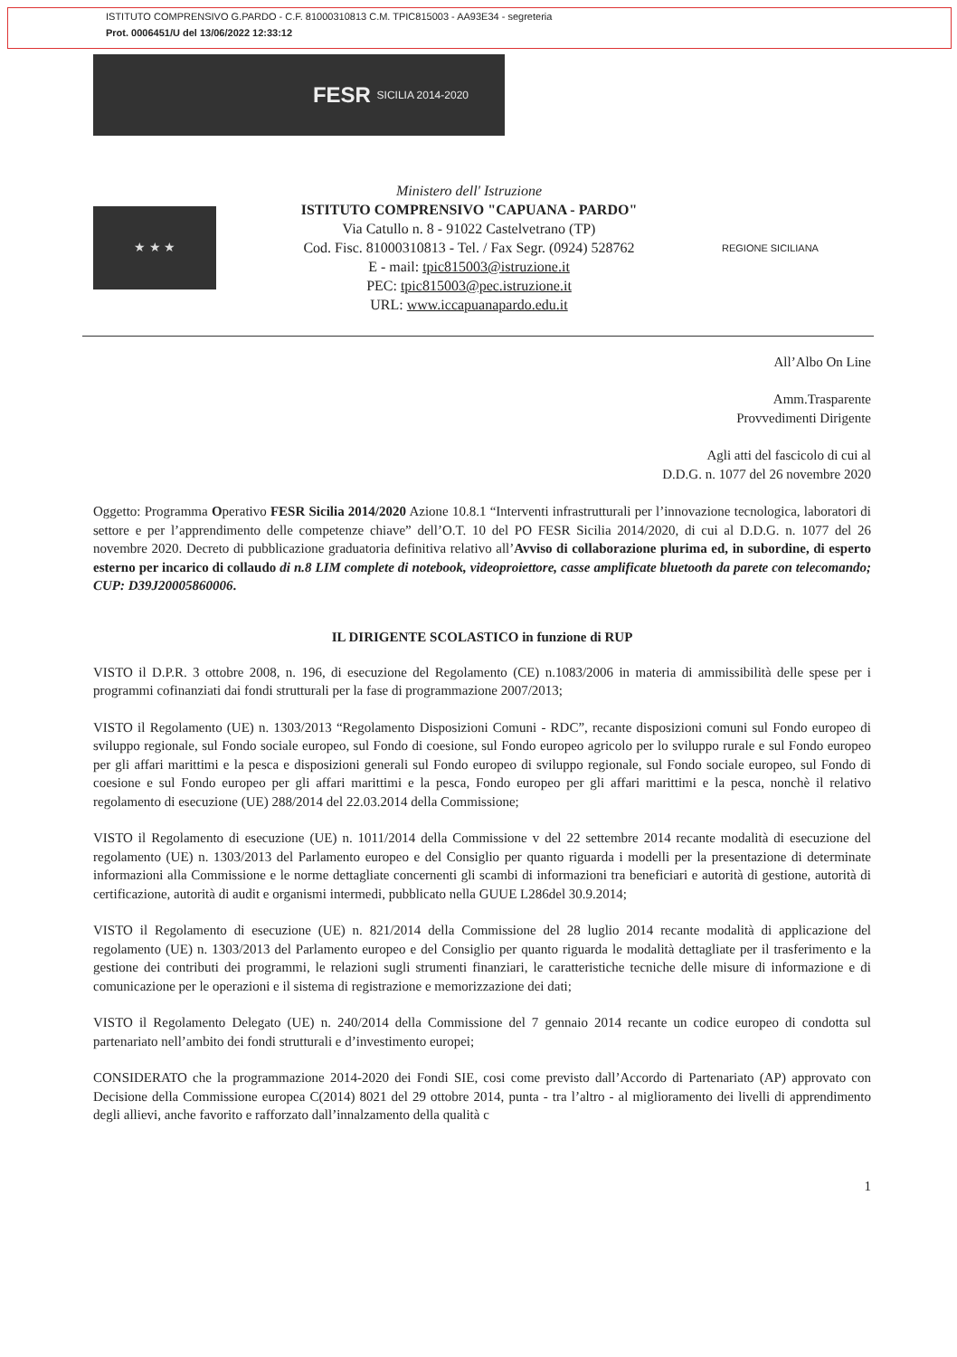ISTITUTO COMPRENSIVO G.PARDO - C.F. 81000310813 C.M. TPIC815003 - AA93E34 - segreteria
Prot. 0006451/U del 13/06/2022 12:33:12
FESR SICILIA 2014-2020
★ ★ ★
Ministero dell' Istruzione
ISTITUTO COMPRENSIVO "CAPUANA - PARDO"
Via Catullo n. 8 - 91022 Castelvetrano (TP)
Cod. Fisc. 81000310813 - Tel. / Fax Segr. (0924) 528762
E - mail: tpic815003@istruzione.it
PEC: tpic815003@pec.istruzione.it
URL: www.iccapuanapardo.edu.it
REGIONE SICILIANA
All’Albo On Line
Amm.Trasparente
Provvedimenti Dirigente
Agli atti del fascicolo di cui al
D.D.G. n. 1077 del 26 novembre 2020
Oggetto: Programma Operativo FESR Sicilia 2014/2020 Azione 10.8.1 “Interventi infrastrutturali per l’innovazione tecnologica, laboratori di settore e per l’apprendimento delle competenze chiave” dell’O.T. 10 del PO FESR Sicilia 2014/2020, di cui al D.D.G. n. 1077 del 26 novembre 2020. Decreto di pubblicazione graduatoria definitiva relativo all’Avviso di collaborazione plurima ed, in subordine, di esperto esterno per incarico di collaudo di n.8 LIM complete di notebook, videoproiettore, casse amplificate bluetooth da parete con telecomando; CUP: D39J20005860006.
IL DIRIGENTE SCOLASTICO in funzione di RUP
VISTO il D.P.R. 3 ottobre 2008, n. 196, di esecuzione del Regolamento (CE) n.1083/2006 in materia di ammissibilità delle spese per i programmi cofinanziati dai fondi strutturali per la fase di programmazione 2007/2013;
VISTO il Regolamento (UE) n. 1303/2013 “Regolamento Disposizioni Comuni - RDC”, recante disposizioni comuni sul Fondo europeo di sviluppo regionale, sul Fondo sociale europeo, sul Fondo di coesione, sul Fondo europeo agricolo per lo sviluppo rurale e sul Fondo europeo per gli affari marittimi e la pesca e disposizioni generali sul Fondo europeo di sviluppo regionale, sul Fondo sociale europeo, sul Fondo di coesione e sul Fondo europeo per gli affari marittimi e la pesca, Fondo europeo per gli affari marittimi e la pesca, nonchè il relativo regolamento di esecuzione (UE) 288/2014 del 22.03.2014 della Commissione;
VISTO il Regolamento di esecuzione (UE) n. 1011/2014 della Commissione v del 22 settembre 2014 recante modalità di esecuzione del regolamento (UE) n. 1303/2013 del Parlamento europeo e del Consiglio per quanto riguarda i modelli per la presentazione di determinate informazioni alla Commissione e le norme dettagliate concernenti gli scambi di informazioni tra beneficiari e autorità di gestione, autorità di certificazione, autorità di audit e organismi intermedi, pubblicato nella GUUE L286del 30.9.2014;
VISTO il Regolamento di esecuzione (UE) n. 821/2014 della Commissione del 28 luglio 2014 recante modalità di applicazione del regolamento (UE) n. 1303/2013 del Parlamento europeo e del Consiglio per quanto riguarda le modalità dettagliate per il trasferimento e la gestione dei contributi dei programmi, le relazioni sugli strumenti finanziari, le caratteristiche tecniche delle misure di informazione e di comunicazione per le operazioni e il sistema di registrazione e memorizzazione dei dati;
VISTO il Regolamento Delegato (UE) n. 240/2014 della Commissione del 7 gennaio 2014 recante un codice europeo di condotta sul partenariato nell’ambito dei fondi strutturali e d’investimento europei;
CONSIDERATO che la programmazione 2014-2020 dei Fondi SIE, cosi come previsto dall’Accordo di Partenariato (AP) approvato con Decisione della Commissione europea C(2014) 8021 del 29 ottobre 2014, punta - tra l’altro - al miglioramento dei livelli di apprendimento degli allievi, anche favorito e rafforzato dall’innalzamento della qualità c
1